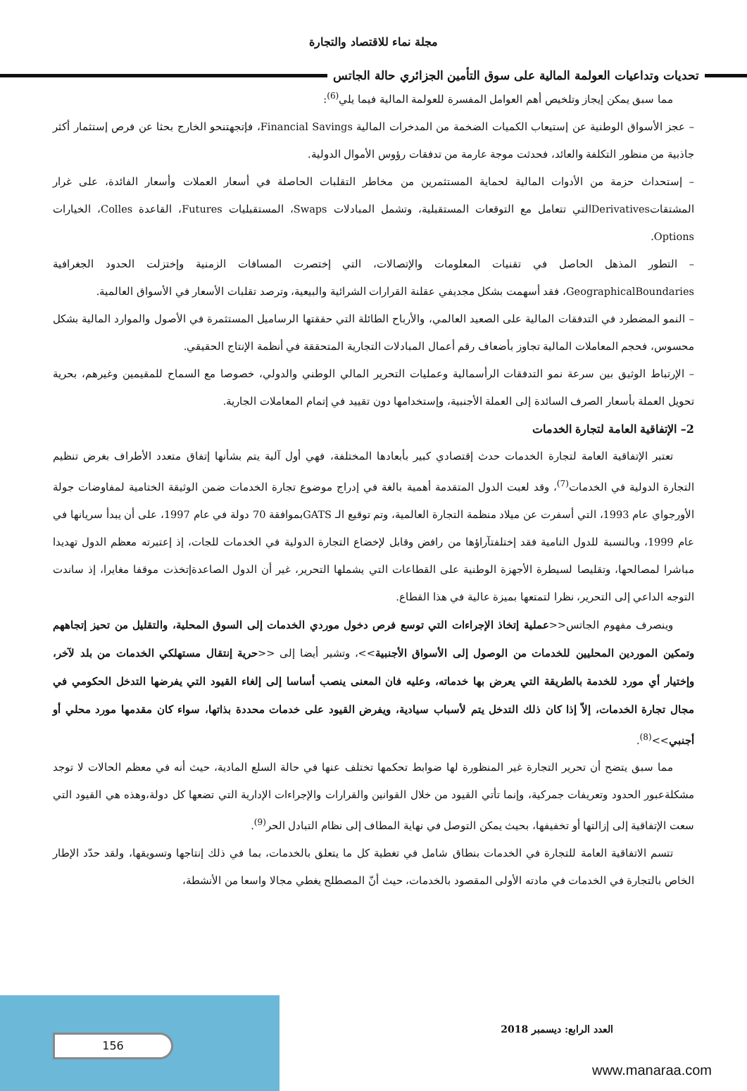مجلة نماء للاقتصاد والتجارة
تحديات وتداعيات العولمة المالية على سوق التأمين الجزائري حالة الجاتس
مما سبق يمكن إيجاز وتلخيص أهم العوامل المفسرة للعولمة المالية فيما يلي<sup>(6)</sup>:
– عجز الأسواق الوطنية عن إستيعاب الكميات الضخمة من المدخرات المالية Financial Savings، فإتجهتنحو الخارج بحثا عن فرص إستثمار أكثر جاذبية من منظور التكلفة والعائد، فحدثت موجة عارمة من تدفقات رؤوس الأموال الدولية.
– إستحداث حزمة من الأدوات المالية لحماية المستثمرين من مخاطر التقلبات الحاصلة في أسعار العملات وأسعار الفائدة، على غرار المشتقاتDerivativesالتي تتعامل مع التوقعات المستقبلية، وتشمل المبادلات Swaps، المستقبليات Futures، القاعدة Colles، الخيارات Options.
– التطور المذهل الحاصل في تقنيات المعلومات والإتصالات، التي إختصرت المسافات الزمنية وإختزلت الحدود الجغرافية GeographicalBoundaries، فقد أسهمت بشكل مجديفي عقلنة القرارات الشرائية والبيعية، وترصد تقلبات الأسعار في الأسواق العالمية.
– النمو المضطرد في التدفقات المالية على الصعيد العالمي، والأرباح الطائلة التي حققتها الرساميل المستثمرة في الأصول والموارد المالية بشكل محسوس، فحجم المعاملات المالية تجاوز بأضعاف رقم أعمال المبادلات التجارية المتحققة في أنظمة الإنتاج الحقيقي.
– الإرتباط الوثيق بين سرعة نمو التدفقات الرأسمالية وعمليات التحرير المالي الوطني والدولي، خصوصا مع السماح للمقيمين وغيرهم، بحرية تحويل العملة بأسعار الصرف السائدة إلى العملة الأجنبية، وإستخدامها دون تقييد في إتمام المعاملات الجارية.
2– الإتفاقية العامة لتجارة الخدمات
تعتبر الإتفاقية العامة لتجارة الخدمات حدث إقتصادي كبير بأبعادها المختلفة، فهي أول آلية يتم بشأنها إتفاق متعدد الأطراف بغرض تنظيم التجارة الدولية في الخدمات<sup>(7)</sup>، وقد لعبت الدول المتقدمة أهمية بالغة في إدراج موضوع تجارة الخدمات ضمن الوثيقة الختامية لمفاوضات جولة الأورجواي عام 1993، التي أسفرت عن ميلاد منظمة التجارة العالمية، وتم توقيع الـ GATSبموافقة 70 دولة في عام 1997، على أن يبدأ سريانها في عام 1999، وبالنسبة للدول النامية فقد إختلفتآراؤها من رافض وقابل لإخضاع التجارة الدولية في الخدمات للجات، إذ إعتبرته معظم الدول تهديدا مباشرا لمصالحها، وتقليصا لسيطرة الأجهزة الوطنية على القطاعات التي يشملها التحرير، غير أن الدول الصاعدةإتخذت موقفا مغايرا، إذ ساندت التوجه الداعي إلى التحرير، نظرا لتمتعها بميزة عالية في هذا القطاع.
وينصرف مفهوم الجاتس<<عملية إتخاذ الإجراءات التي توسع فرص دخول موردي الخدمات إلى السوق المحلية، والتقليل من تحيز إتجاههم وتمكين الموردين المحليين للخدمات من الوصول إلى الأسواق الأجنبية>>، وتشير أيضا إلى <<حرية إنتقال مستهلكي الخدمات من بلد لآخر، وإختيار أي مورد للخدمة بالطريقة التي يعرض بها خدماته، وعليه فان المعنى ينصب أساسا إلى إلغاء القيود التي يفرضها التدخل الحكومي في مجال تجارة الخدمات، إلاّ إذا كان ذلك التدخل يتم لأسباب سيادية، ويفرض القيود على خدمات محددة بذاتها، سواء كان مقدمها مورد محلي أو أجنبي>><sup>(8)</sup>.
مما سبق يتضح أن تحرير التجارة غير المنظورة لها ضوابط تحكمها تختلف عنها في حالة السلع المادية، حيث أنه في معظم الحالات لا توجد مشكلةعبور الحدود وتعريفات جمركية، وإنما تأتي القيود من خلال القوانين والقرارات والإجراءات الإدارية التي تضعها كل دولة،وهذه هي القيود التي سعت الإتفاقية إلى إزالتها أو تخفيفها، بحيث يمكن التوصل في نهاية المطاف إلى نظام التبادل الحر<sup>(9)</sup>.
تتسم الاتفاقية العامة للتجارة في الخدمات بنطاق شامل في تغطية كل ما يتعلق بالخدمات، بما في ذلك إنتاجها وتسويقها، ولقد حدّد الإطار الخاص بالتجارة في الخدمات في مادته الأولى المقصود بالخدمات، حيث أنّ المصطلح يغطي مجالا واسعا من الأنشطة،
العدد الرابع: ديسمبر 2018
156
www.manaraa.com